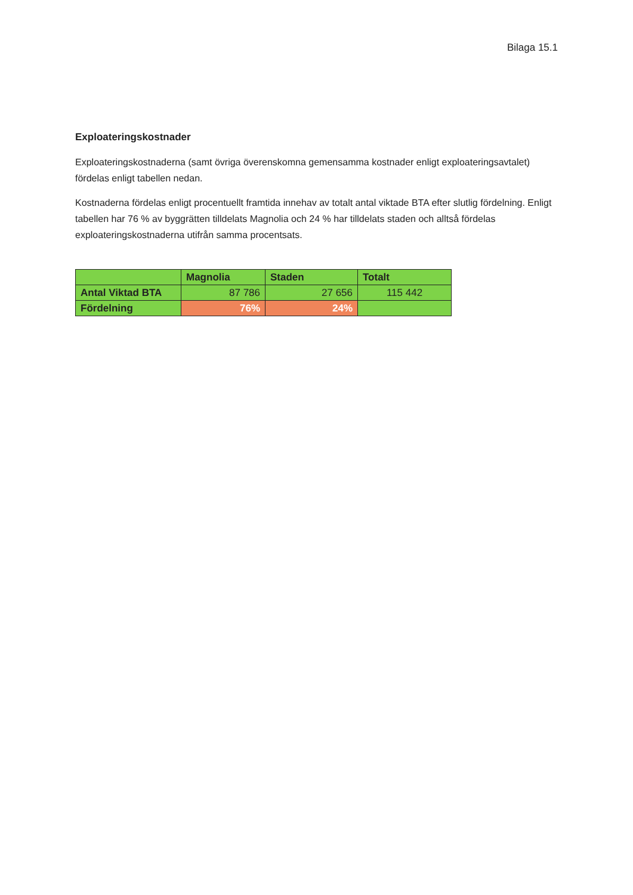Bilaga 15.1
Exploateringskostnader
Exploateringskostnaderna (samt övriga överenskomna gemensamma kostnader enligt exploateringsavtalet) fördelas enligt tabellen nedan.
Kostnaderna fördelas enligt procentuellt framtida innehav av totalt antal viktade BTA efter slutlig fördelning. Enligt tabellen har 76 % av byggrätten tilldelats Magnolia och 24 % har tilldelats staden och alltså fördelas exploateringskostnaderna utifrån samma procentsats.
| | Magnolia | Staden | Totalt |
| --- | --- | --- | --- |
| Antal Viktad BTA | 87 786 | 27 656 | 115 442 |
| Fördelning | 76% | 24% | |